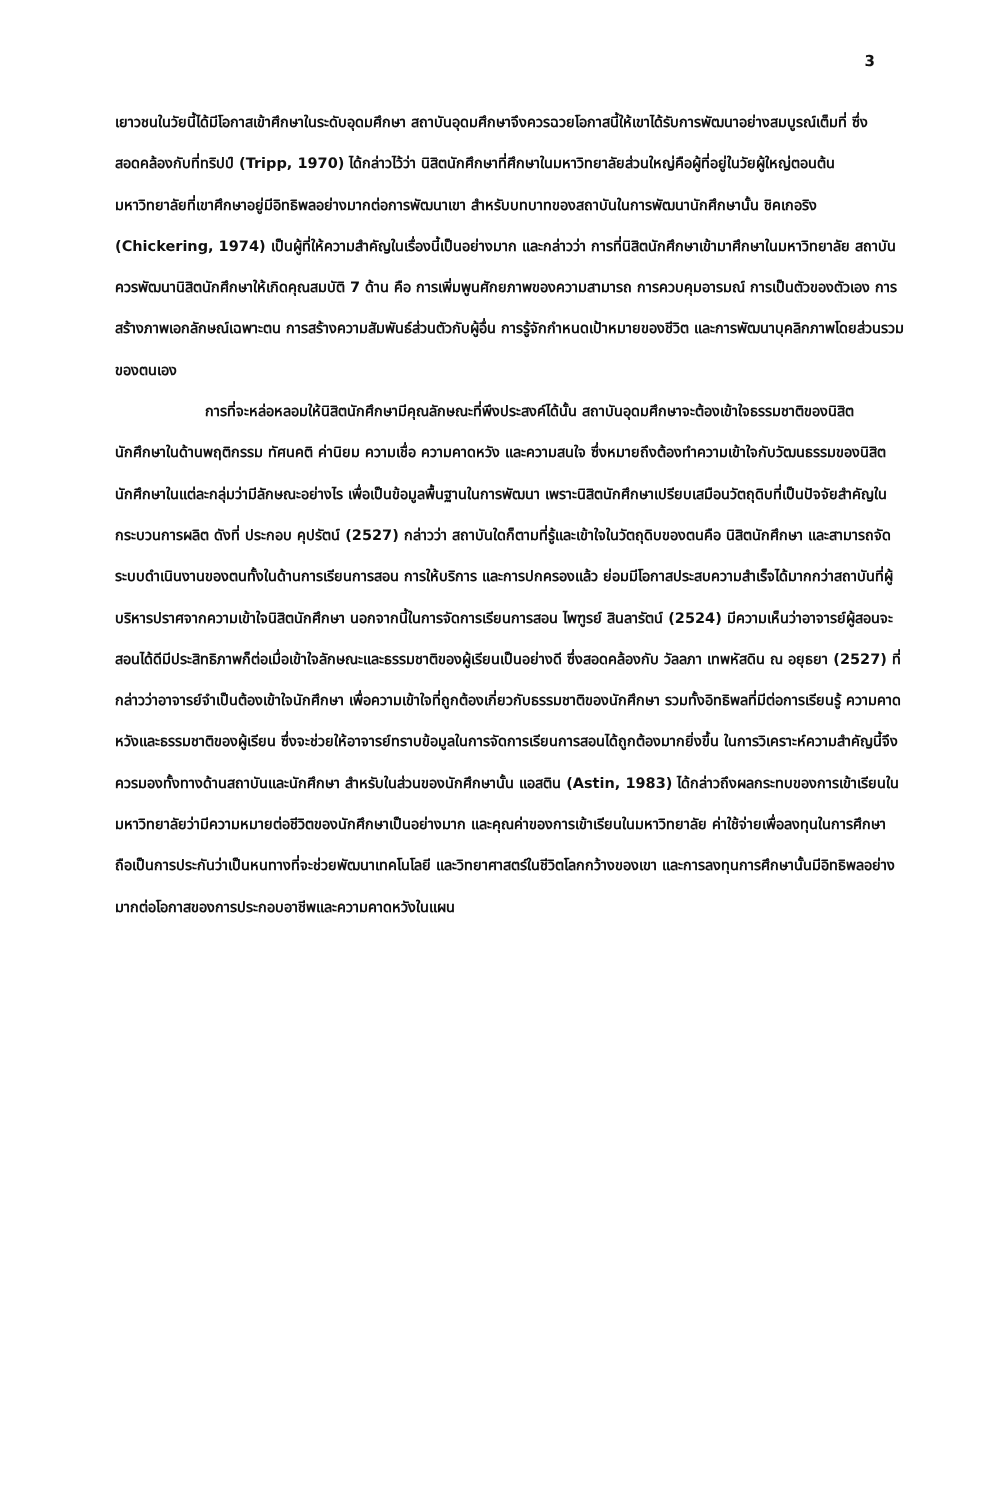3
เยาวชนในวัยนี้ได้มีโอกาสเข้าศึกษาในระดับอุดมศึกษา สถาบันอุดมศึกษาจึงควรฉวยโอกาสนี้ให้เขาได้รับการพัฒนาอย่างสมบูรณ์เต็มที่ ซึ่งสอดคล้องกับที่ทริปป์ (Tripp, 1970) ได้กล่าวไว้ว่า นิสิตนักศึกษาที่ศึกษาในมหาวิทยาลัยส่วนใหญ่คือผู้ที่อยู่ในวัยผู้ใหญ่ตอนต้น มหาวิทยาลัยที่เขาศึกษาอยู่มีอิทธิพลอย่างมากต่อการพัฒนาเขา สำหรับบทบาทของสถาบันในการพัฒนานักศึกษานั้น ชิคเกอริง (Chickering, 1974) เป็นผู้ที่ให้ความสำคัญในเรื่องนี้เป็นอย่างมาก และกล่าวว่า การที่นิสิตนักศึกษาเข้ามาศึกษาในมหาวิทยาลัย สถาบันควรพัฒนานิสิตนักศึกษาให้เกิดคุณสมบัติ 7 ด้าน คือ การเพิ่มพูนศักยภาพของความสามารถ การควบคุมอารมณ์ การเป็นตัวของตัวเอง การสร้างภาพเอกลักษณ์เฉพาะตน การสร้างความสัมพันธ์ส่วนตัวกับผู้อื่น การรู้จักกำหนดเป้าหมายของชีวิต และการพัฒนาบุคลิกภาพโดยส่วนรวมของตนเอง
การที่จะหล่อหลอมให้นิสิตนักศึกษามีคุณลักษณะที่พึงประสงค์ได้นั้น สถาบันอุดมศึกษาจะต้องเข้าใจธรรมชาติของนิสิตนักศึกษาในด้านพฤติกรรม ทัศนคติ ค่านิยม ความเชื่อ ความคาดหวัง และความสนใจ ซึ่งหมายถึงต้องทำความเข้าใจกับวัฒนธรรมของนิสิตนักศึกษาในแต่ละกลุ่มว่ามีลักษณะอย่างไร เพื่อเป็นข้อมูลพื้นฐานในการพัฒนา เพราะนิสิตนักศึกษาเปรียบเสมือนวัตถุดิบที่เป็นปัจจัยสำคัญในกระบวนการผลิต ดังที่ ประกอบ คุปรัตน์ (2527) กล่าวว่า สถาบันใดก็ตามที่รู้และเข้าใจในวัตถุดิบของตนคือ นิสิตนักศึกษา และสามารถจัดระบบดำเนินงานของตนทั้งในด้านการเรียนการสอน การให้บริการ และการปกครองแล้ว ย่อมมีโอกาสประสบความสำเร็จได้มากกว่าสถาบันที่ผู้บริหารปราศจากความเข้าใจนิสิตนักศึกษา นอกจากนี้ในการจัดการเรียนการสอน ไพฑูรย์ สินลารัตน์ (2524) มีความเห็นว่าอาจารย์ผู้สอนจะสอนได้ดีมีประสิทธิภาพก็ต่อเมื่อเข้าใจลักษณะและธรรมชาติของผู้เรียนเป็นอย่างดี ซึ่งสอดคล้องกับ วัลลภา เทพหัสดิน ณ อยุธยา (2527) ที่กล่าวว่าอาจารย์จำเป็นต้องเข้าใจนักศึกษา เพื่อความเข้าใจที่ถูกต้องเกี่ยวกับธรรมชาติของนักศึกษา รวมทั้งอิทธิพลที่มีต่อการเรียนรู้ ความคาดหวังและธรรมชาติของผู้เรียน ซึ่งจะช่วยให้อาจารย์ทราบข้อมูลในการจัดการเรียนการสอนได้ถูกต้องมากยิ่งขึ้น ในการวิเคราะห์ความสำคัญนี้จึงควรมองทั้งทางด้านสถาบันและนักศึกษา สำหรับในส่วนของนักศึกษานั้น แอสติน (Astin, 1983) ได้กล่าวถึงผลกระทบของการเข้าเรียนในมหาวิทยาลัยว่ามีความหมายต่อชีวิตของนักศึกษาเป็นอย่างมาก และคุณค่าของการเข้าเรียนในมหาวิทยาลัย ค่าใช้จ่ายเพื่อลงทุนในการศึกษา ถือเป็นการประกันว่าเป็นหนทางที่จะช่วยพัฒนาเทคโนโลยี และวิทยาศาสตร์ในชีวิตโลกกว้างของเขา และการลงทุนการศึกษานั้นมีอิทธิพลอย่างมากต่อโอกาสของการประกอบอาชีพและความคาดหวังในแผน